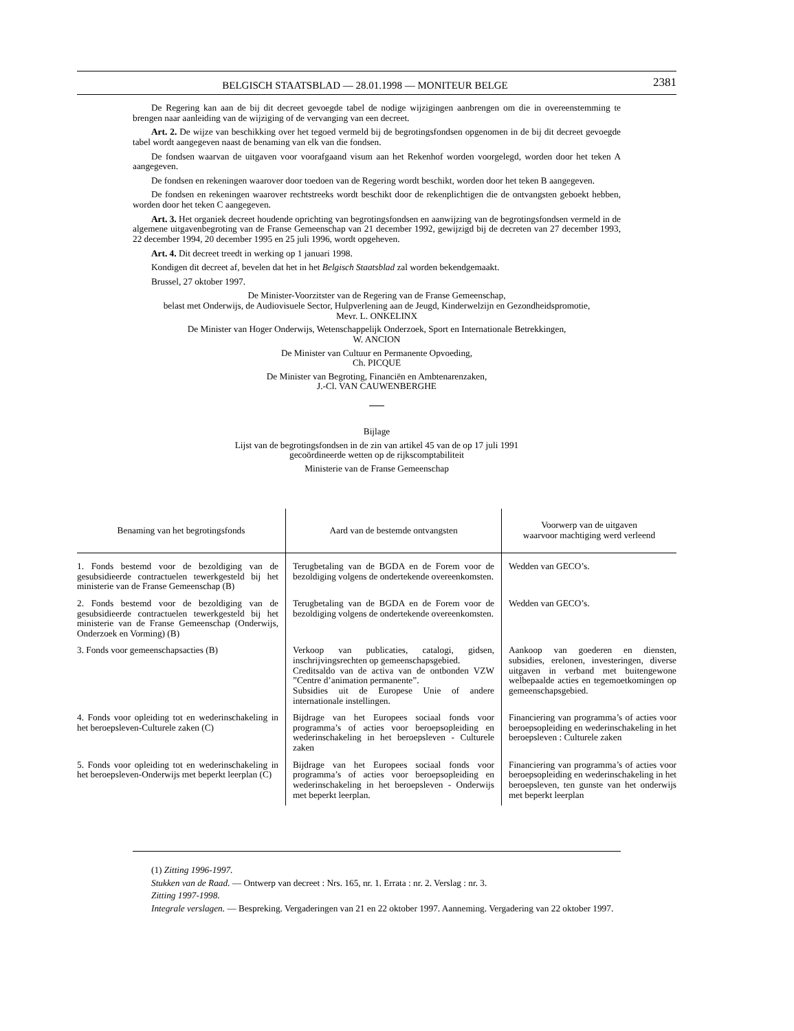BELGISCH STAATSBLAD — 28.01.1998 — MONITEUR BELGE
2381
De Regering kan aan de bij dit decreet gevoegde tabel de nodige wijzigingen aanbrengen om die in overeenstemming te brengen naar aanleiding van de wijziging of de vervanging van een decreet.
Art. 2. De wijze van beschikking over het tegoed vermeld bij de begrotingsfondsen opgenomen in de bij dit decreet gevoegde tabel wordt aangegeven naast de benaming van elk van die fondsen.
De fondsen waarvan de uitgaven voor voorafgaand visum aan het Rekenhof worden voorgelegd, worden door het teken A aangegeven.
De fondsen en rekeningen waarover door toedoen van de Regering wordt beschikt, worden door het teken B aangegeven.
De fondsen en rekeningen waarover rechtstreeks wordt beschikt door de rekenplichtigen die de ontvangsten geboekt hebben, worden door het teken C aangegeven.
Art. 3. Het organiek decreet houdende oprichting van begrotingsfondsen en aanwijzing van de begrotingsfond­sen vermeld in de algemene uitgavenbegroting van de Franse Gemeenschap van 21 december 1992, gewijzigd bij de decreten van 27 december 1993, 22 december 1994, 20 december 1995 en 25 juli 1996, wordt opgeheven.
Art. 4. Dit decreet treedt in werking op 1 januari 1998.
Kondigen dit decreet af, bevelen dat het in het Belgisch Staatsblad zal worden bekendgemaakt.
Brussel, 27 oktober 1997.
De Minister-Voorzitster van de Regering van de Franse Gemeenschap,
belast met Onderwijs, de Audiovisuele Sector, Hulpverlening aan de Jeugd, Kinderwelzijn en Gezondheidspromotie,
Mevr. L. ONKELINX
De Minister van Hoger Onderwijs, Wetenschappelijk Onderzoek, Sport en Internationale Betrekkingen,
W. ANCION
De Minister van Cultuur en Permanente Opvoeding,
Ch. PICQUE
De Minister van Begroting, Financiën en Ambtenarenzaken,
J.-Cl. VAN CAUWENBERGHE
Bijlage
Lijst van de begrotingsfondsen in de zin van artikel 45 van de op 17 juli 1991
gecoördineerde wetten op de rijkscomptabiliteit
Ministerie van de Franse Gemeenschap
| Benaming van het begrotingsfonds | Aard van de bestemde ontvangsten | Voorwerp van de uitgaven waarvoor machtiging werd verleend |
| --- | --- | --- |
| 1. Fonds bestemd voor de bezoldiging van de gesubsidieerde contractuelen tewerkgesteld bij het ministerie van de Franse Gemeenschap (B) | Terugbetaling van de BGDA en de Forem voor de bezoldiging volgens de ondertekende over­eenkomsten. | Wedden van GECO’s. |
| 2. Fonds bestemd voor de bezoldiging van de gesubsidieerde contractuelen tewerkgesteld bij het ministerie van de Franse Gemeenschap (Onderwijs, Onderzoek en Vorming) (B) | Terugbetaling van de BGDA en de Forem voor de bezoldiging volgens de ondertekende over­eenkomsten. | Wedden van GECO’s. |
| 3. Fonds voor gemeenschapsacties (B) | Verkoop van publicaties, catalogi, gidsen, inschrijvingsrechten op gemeenschapsgebied. Creditsaldo van de activa van de ontbonden VZW ”Centre d’animation permanente”. Subsidies uit de Europese Unie of andere internationale instellingen. | Aankoop van goederen en diensten, subsidies, erelonen, investeringen, diverse uitgaven in verband met buitengewone welbepaalde acties en tegemoetkomingen op gemeenschapsge­bied. |
| 4. Fonds voor opleiding tot en wederinschake­ling in het beroepsleven-Culturele zaken (C) | Bijdrage van het Europees sociaal fonds voor programma’s of acties voor beroepsopleiding en wederinschakeling in het beroepsleven - Culturele zaken | Financiering van programma’s of acties voor beroepsopleiding en wederinschakeling in het beroepsleven : Culturele zaken |
| 5. Fonds voor opleiding tot en wederinschake­ling in het beroepsleven-Onderwijs met beperkt leerplan (C) | Bijdrage van het Europees sociaal fonds voor programma’s of acties voor beroepsopleiding en wederinschakeling in het beroepsleven - Onderwijs met beperkt leerplan. | Financiering van programma’s of acties voor beroepsopleiding en wederinschakeling in het beroepsleven, ten gunste van het onderwijs met beperkt leerplan |
(1) Zitting 1996-1997.
Stukken van de Raad. — Ontwerp van decreet : Nrs. 165, nr. 1. Errata : nr. 2. Verslag : nr. 3.
Zitting 1997-1998.
Integrale verslagen. — Bespreking. Vergaderingen van 21 en 22 oktober 1997. Aanneming. Vergadering van 22 oktober 1997.